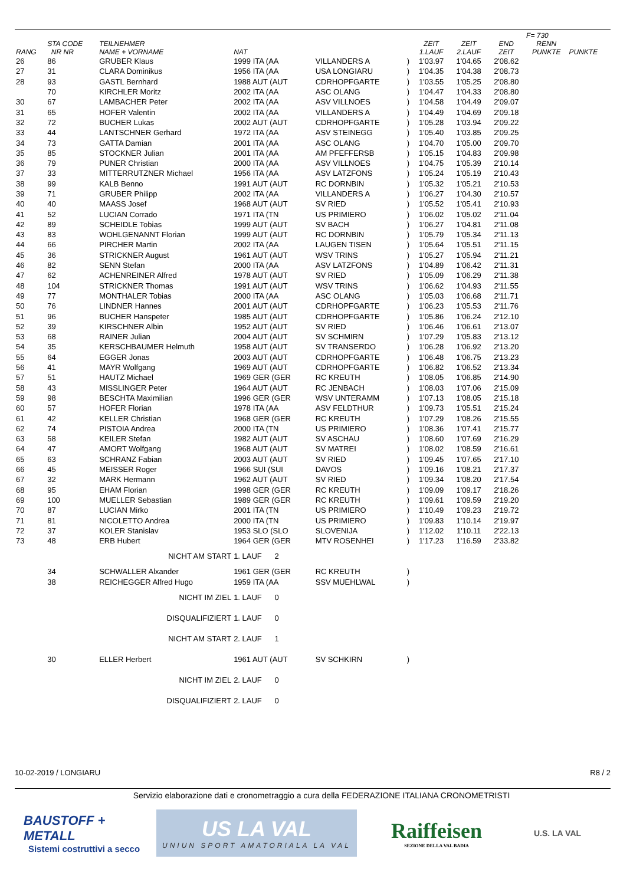| | | | | | | | | | F= 730 | |
| --- | --- | --- | --- | --- | --- | --- | --- | --- | --- | --- |
| RANG | STA CODE NR NR | TEILNEHMER NAME + VORNAME | NAT | | | ZEIT 1.LAUF | ZEIT 2.LAUF | END ZEIT | RENN PUNKTE | PUNKTE |
| 26 | 86 | GRUBER Klaus | 1999 ITA (AA | VILLANDERS A | ) | 1'03.97 | 1'04.65 | 2'08.62 | | |
| 27 | 31 | CLARA Dominikus | 1956 ITA (AA | USA LONGIARU | ) | 1'04.35 | 1'04.38 | 2'08.73 | | |
| 28 | 93 | GASTL Bernhard | 1988 AUT (AUT | CDRHOPFGARTE | ) | 1'03.55 | 1'05.25 | 2'08.80 | | |
| | 70 | KIRCHLER Moritz | 2002 ITA (AA | ASC OLANG | ) | 1'04.47 | 1'04.33 | 2'08.80 | | |
| 30 | 67 | LAMBACHER Peter | 2002 ITA (AA | ASV VILLNOES | ) | 1'04.58 | 1'04.49 | 2'09.07 | | |
| 31 | 65 | HOFER Valentin | 2002 ITA (AA | VILLANDERS A | ) | 1'04.49 | 1'04.69 | 2'09.18 | | |
| 32 | 72 | BUCHER Lukas | 2002 AUT (AUT | CDRHOPFGARTE | ) | 1'05.28 | 1'03.94 | 2'09.22 | | |
| 33 | 44 | LANTSCHNER Gerhard | 1972 ITA (AA | ASV STEINEGG | ) | 1'05.40 | 1'03.85 | 2'09.25 | | |
| 34 | 73 | GATTA Damian | 2001 ITA (AA | ASC OLANG | ) | 1'04.70 | 1'05.00 | 2'09.70 | | |
| 35 | 85 | STOCKNER Julian | 2001 ITA (AA | AM PFEFFERSB | ) | 1'05.15 | 1'04.83 | 2'09.98 | | |
| 36 | 79 | PUNER Christian | 2000 ITA (AA | ASV VILLNOES | ) | 1'04.75 | 1'05.39 | 2'10.14 | | |
| 37 | 33 | MITTERRUTZNER Michael | 1956 ITA (AA | ASV LATZFONS | ) | 1'05.24 | 1'05.19 | 2'10.43 | | |
| 38 | 99 | KALB Benno | 1991 AUT (AUT | RC DORNBIN | ) | 1'05.32 | 1'05.21 | 2'10.53 | | |
| 39 | 71 | GRUBER Philipp | 2002 ITA (AA | VILLANDERS A | ) | 1'06.27 | 1'04.30 | 2'10.57 | | |
| 40 | 40 | MAASS Josef | 1968 AUT (AUT | SV RIED | ) | 1'05.52 | 1'05.41 | 2'10.93 | | |
| 41 | 52 | LUCIAN Corrado | 1971 ITA (TN | US PRIMIERO | ) | 1'06.02 | 1'05.02 | 2'11.04 | | |
| 42 | 89 | SCHEIDLE Tobias | 1999 AUT (AUT | SV BACH | ) | 1'06.27 | 1'04.81 | 2'11.08 | | |
| 43 | 83 | WOHLGENANNT Florian | 1999 AUT (AUT | RC DORNBIN | ) | 1'05.79 | 1'05.34 | 2'11.13 | | |
| 44 | 66 | PIRCHER Martin | 2002 ITA (AA | LAUGEN TISEN | ) | 1'05.64 | 1'05.51 | 2'11.15 | | |
| 45 | 36 | STRICKNER August | 1961 AUT (AUT | WSV TRINS | ) | 1'05.27 | 1'05.94 | 2'11.21 | | |
| 46 | 82 | SENN Stefan | 2000 ITA (AA | ASV LATZFONS | ) | 1'04.89 | 1'06.42 | 2'11.31 | | |
| 47 | 62 | ACHENREINER Alfred | 1978 AUT (AUT | SV RIED | ) | 1'05.09 | 1'06.29 | 2'11.38 | | |
| 48 | 104 | STRICKNER Thomas | 1991 AUT (AUT | WSV TRINS | ) | 1'06.62 | 1'04.93 | 2'11.55 | | |
| 49 | 77 | MONTHALER Tobias | 2000 ITA (AA | ASC OLANG | ) | 1'05.03 | 1'06.68 | 2'11.71 | | |
| 50 | 76 | LINDNER Hannes | 2001 AUT (AUT | CDRHOPFGARTE | ) | 1'06.23 | 1'05.53 | 2'11.76 | | |
| 51 | 96 | BUCHER Hanspeter | 1985 AUT (AUT | CDRHOPFGARTE | ) | 1'05.86 | 1'06.24 | 2'12.10 | | |
| 52 | 39 | KIRSCHNER Albin | 1952 AUT (AUT | SV RIED | ) | 1'06.46 | 1'06.61 | 2'13.07 | | |
| 53 | 68 | RAINER Julian | 2004 AUT (AUT | SV SCHMIRN | ) | 1'07.29 | 1'05.83 | 2'13.12 | | |
| 54 | 35 | KERSCHBAUMER Helmuth | 1958 AUT (AUT | SV TRANSERDO | ) | 1'06.28 | 1'06.92 | 2'13.20 | | |
| 55 | 64 | EGGER Jonas | 2003 AUT (AUT | CDRHOPFGARTE | ) | 1'06.48 | 1'06.75 | 2'13.23 | | |
| 56 | 41 | MAYR Wolfgang | 1969 AUT (AUT | CDRHOPFGARTE | ) | 1'06.82 | 1'06.52 | 2'13.34 | | |
| 57 | 51 | HAUTZ Michael | 1969 GER (GER | RC KREUTH | ) | 1'08.05 | 1'06.85 | 2'14.90 | | |
| 58 | 43 | MISSLINGER Peter | 1964 AUT (AUT | RC JENBACH | ) | 1'08.03 | 1'07.06 | 2'15.09 | | |
| 59 | 98 | BESCHTA Maximilian | 1996 GER (GER | WSV UNTERAMM | ) | 1'07.13 | 1'08.05 | 2'15.18 | | |
| 60 | 57 | HOFER Florian | 1978 ITA (AA | ASV FELDTHUR | ) | 1'09.73 | 1'05.51 | 2'15.24 | | |
| 61 | 42 | KELLER Christian | 1968 GER (GER | RC KREUTH | ) | 1'07.29 | 1'08.26 | 2'15.55 | | |
| 62 | 74 | PISTOIA Andrea | 2000 ITA (TN | US PRIMIERO | ) | 1'08.36 | 1'07.41 | 2'15.77 | | |
| 63 | 58 | KEILER Stefan | 1982 AUT (AUT | SV ASCHAU | ) | 1'08.60 | 1'07.69 | 2'16.29 | | |
| 64 | 47 | AMORT Wolfgang | 1968 AUT (AUT | SV MATREI | ) | 1'08.02 | 1'08.59 | 2'16.61 | | |
| 65 | 63 | SCHRANZ Fabian | 2003 AUT (AUT | SV RIED | ) | 1'09.45 | 1'07.65 | 2'17.10 | | |
| 66 | 45 | MEISSER Roger | 1966 SUI (SUI | DAVOS | ) | 1'09.16 | 1'08.21 | 2'17.37 | | |
| 67 | 32 | MARK Hermann | 1962 AUT (AUT | SV RIED | ) | 1'09.34 | 1'08.20 | 2'17.54 | | |
| 68 | 95 | EHAM Florian | 1998 GER (GER | RC KREUTH | ) | 1'09.09 | 1'09.17 | 2'18.26 | | |
| 69 | 100 | MUELLER Sebastian | 1989 GER (GER | RC KREUTH | ) | 1'09.61 | 1'09.59 | 2'19.20 | | |
| 70 | 87 | LUCIAN Mirko | 2001 ITA (TN | US PRIMIERO | ) | 1'10.49 | 1'09.23 | 2'19.72 | | |
| 71 | 81 | NICOLETTO Andrea | 2000 ITA (TN | US PRIMIERO | ) | 1'09.83 | 1'10.14 | 2'19.97 | | |
| 72 | 37 | KOLER Stanislav | 1953 SLO (SLO | SLOVENIJA | ) | 1'12.02 | 1'10.11 | 2'22.13 | | |
| 73 | 48 | ERB Hubert | 1964 GER (GER | MTV ROSENHEI | ) | 1'17.23 | 1'16.59 | 2'33.82 | | |
| | | NICHT AM START | 1. LAUF 2 | | | | | | | |
| | 34 | SCHWALLER Alxander | 1961 GER (GER | RC KREUTH | ) | | | | | |
| | 38 | REICHEGGER Alfred Hugo | 1959 ITA (AA | SSV MUEHLWAL | ) | | | | | |
| | | NICHT IM ZIEL | 1. LAUF 0 | | | | | | | |
| | | DISQUALIFIZIERT | 1. LAUF 0 | | | | | | | |
| | | NICHT AM START | 2. LAUF 1 | | | | | | | |
| | 30 | ELLER Herbert | 1961 AUT (AUT | SV SCHKIRN | ) | | | | | |
| | | NICHT IM ZIEL | 2. LAUF 0 | | | | | | | |
| | | DISQUALIFIZIERT | 2. LAUF 0 | | | | | | | |
10-02-2019 / LONGIARU R8 / 2
Servizio elaborazione dati e cronometraggio a cura della FEDERAZIONE ITALIANA CRONOMETRISTI
BAUSTOFF + METALL
Sistemi costruttivi a secco
US LA VAL
UNIUN SPORT AMATORIALA LA VAL
Raiffeisen
SEZIONE DELLA VAL BADIA
U.S. LA VAL